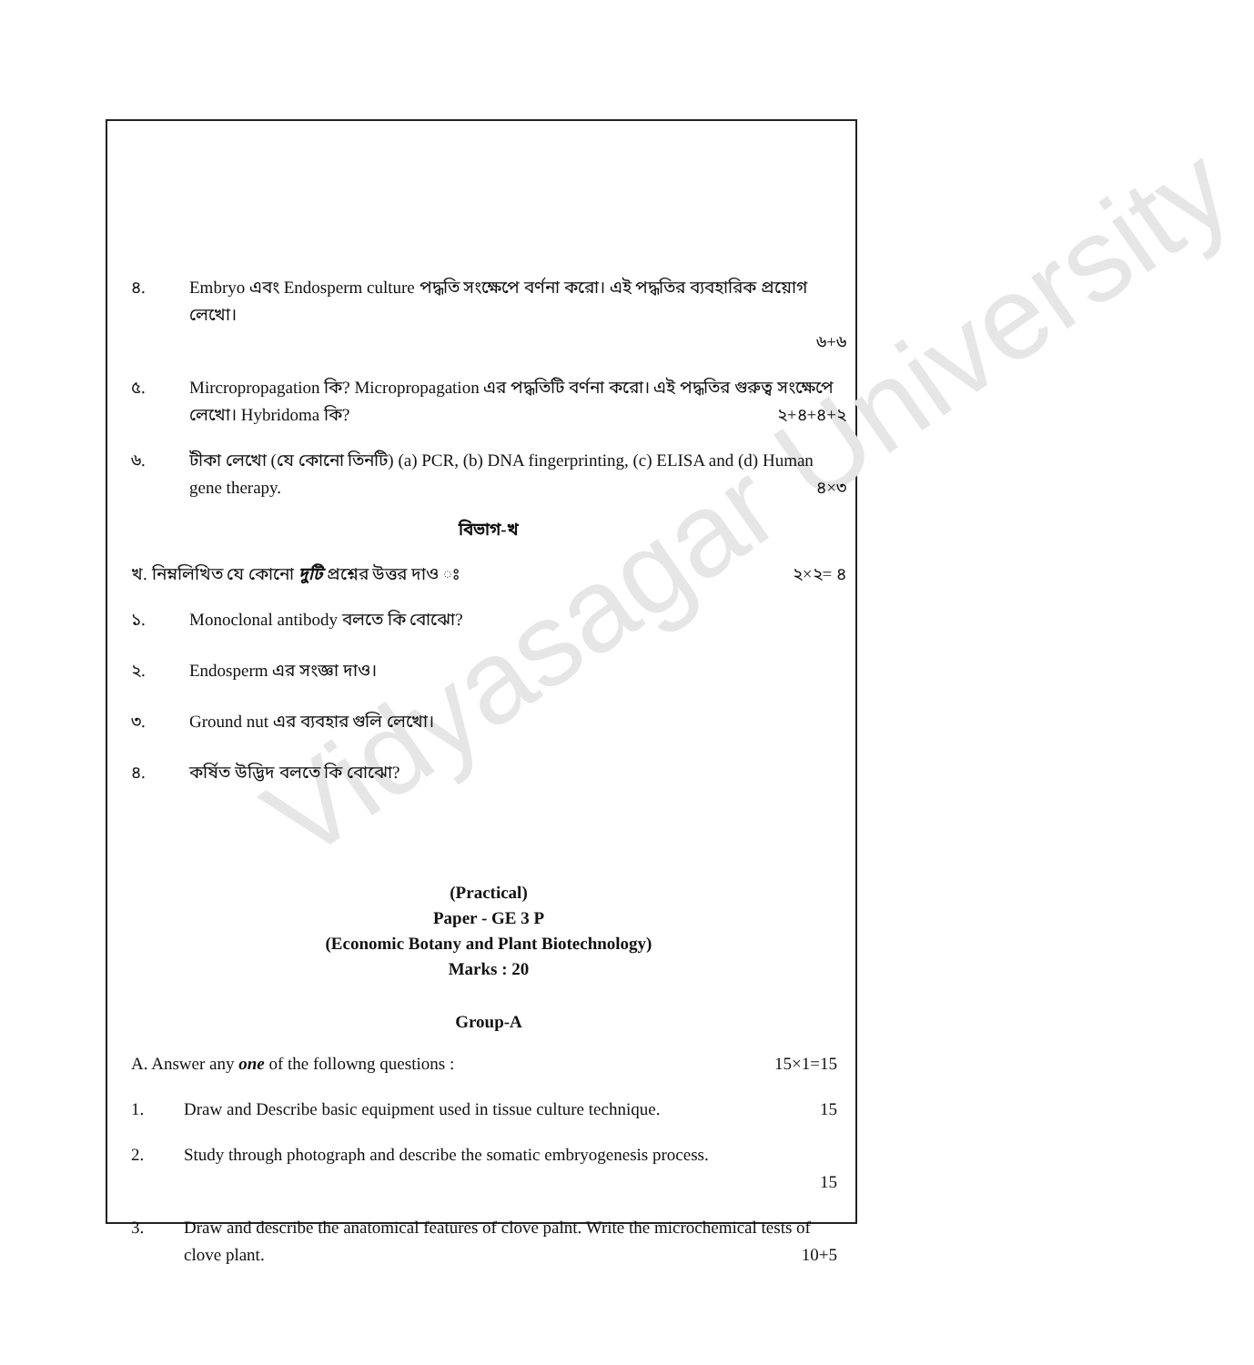Vidyasagar University
৪. Embryo এবং Endosperm culture পদ্ধতি সংক্ষেপে বর্ণনা করো। এই পদ্ধতির ব্যবহারিক প্রয়োগ লেখো।
৬+৬
৫. Mircropropagation কি? Micropropagation এর পদ্ধতিটি বর্ণনা করো। এই পদ্ধতির গুরুত্ব সংক্ষেপে লেখো। Hybridoma কি? ২+৪+৪+২
৬. টীকা লেখো (যে কোনো তিনটি) (a) PCR, (b) DNA fingerprinting, (c) ELISA and (d) Human gene therapy. ৪×৩
বিভাগ-খ
খ. নিম্নলিখিত যে কোনো দুটি প্রশ্নের উত্তর দাও ঃ ২×২= ৪
১. Monoclonal antibody বলতে কি বোঝো?
২. Endosperm এর সংজ্ঞা দাও।
৩. Ground nut এর ব্যবহার গুলি লেখো।
৪. কর্ষিত উদ্ভিদ বলতে কি বোঝো?
(Practical)
Paper - GE 3 P
(Economic Botany and Plant Biotechnology)
Marks : 20
Group-A
A. Answer any one of the followng questions : 15×1=15
1. Draw and Describe basic equipment used in tissue culture technique. 15
2. Study through photograph and describe the somatic embryogenesis process.
15
3. Draw and describe the anatomical features of clove palnt. Write the microchemical tests of clove plant. 10+5